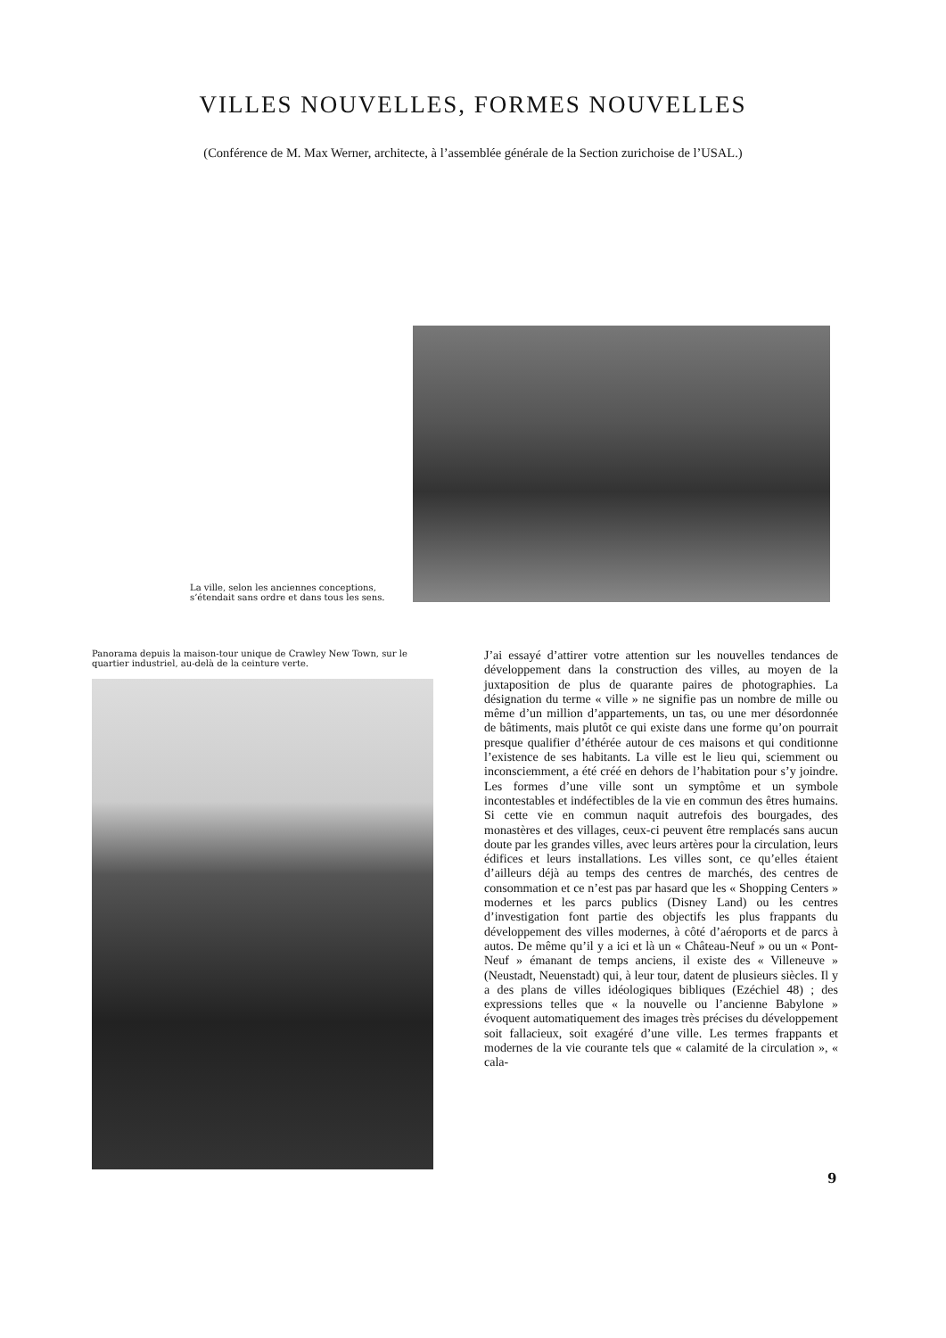VILLES NOUVELLES, FORMES NOUVELLES
(Conférence de M. Max Werner, architecte, à l’assemblée générale de la Section zurichoise de l’USAL.)
La ville, selon les anciennes conceptions, s’étendait sans ordre et dans tous les sens.
Panorama depuis la maison-tour unique de Crawley New Town, sur le quartier industriel, au-delà de la ceinture verte.
J’ai essayé d’attirer votre attention sur les nouvelles tendances de développement dans la construction des villes, au moyen de la juxtaposition de plus de quarante paires de photographies. La désignation du terme « ville » ne signifie pas un nombre de mille ou même d’un million d’appartements, un tas, ou une mer désordonnée de bâtiments, mais plutôt ce qui existe dans une forme qu’on pourrait presque qualifier d’éthérée autour de ces maisons et qui conditionne l’existence de ses habitants. La ville est le lieu qui, sciemment ou inconsciemment, a été créé en dehors de l’habitation pour s’y joindre. Les formes d’une ville sont un symptôme et un symbole incontestables et indéfectibles de la vie en commun des êtres humains. Si cette vie en commun naquit autrefois des bourgades, des monastères et des villages, ceux-ci peuvent être remplacés sans aucun doute par les grandes villes, avec leurs artères pour la circulation, leurs édifices et leurs installations. Les villes sont, ce qu’elles étaient d’ailleurs déjà au temps des centres de marchés, des centres de consommation et ce n’est pas par hasard que les « Shopping Centers » modernes et les parcs publics (Disney Land) ou les centres d’investigation font partie des objectifs les plus frappants du développement des villes modernes, à côté d’aéroports et de parcs à autos. De même qu’il y a ici et là un « Château-Neuf » ou un « Pont-Neuf » émanant de temps anciens, il existe des « Villeneuve » (Neustadt, Neuenstadt) qui, à leur tour, datent de plusieurs siècles. Il y a des plans de villes idéologiques bibliques (Ezéchiel 48) ; des expressions telles que « la nouvelle ou l’ancienne Babylone » évoquent automatiquement des images très précises du développement soit fallacieux, soit exagéré d’une ville. Les termes frappants et modernes de la vie courante tels que « calamité de la circulation », « cala-
9